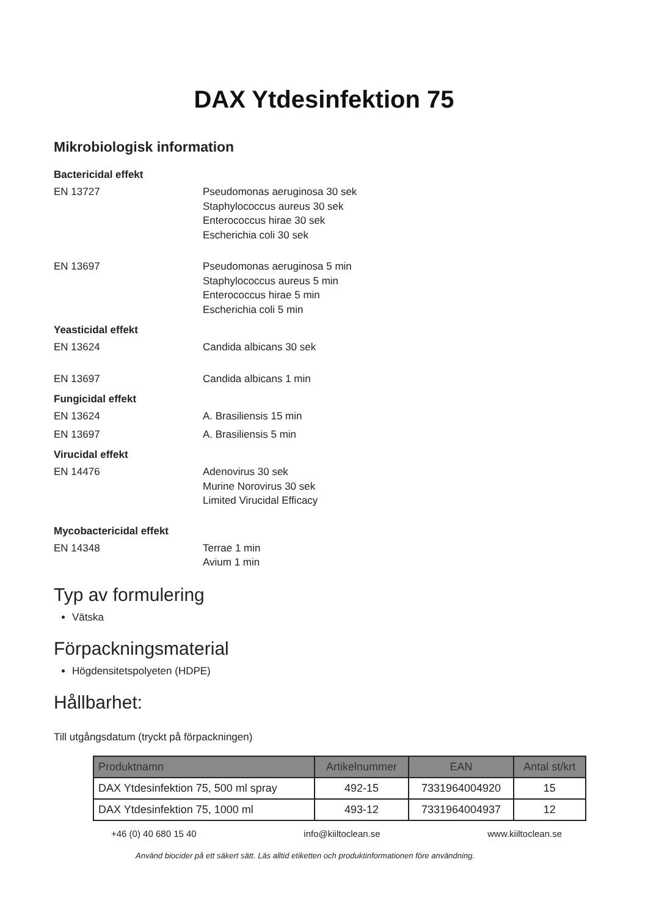DAX Ytdesinfektion 75
Mikrobiologisk information
Bactericidal effekt
EN 13727 Pseudomonas aeruginosa 30 sek
Staphylococcus aureus 30 sek
Enterococcus hirae 30 sek
Escherichia coli 30 sek
EN 13697 Pseudomonas aeruginosa 5 min
Staphylococcus aureus 5 min
Enterococcus hirae 5 min
Escherichia coli 5 min
Yeasticidal effekt
EN 13624 Candida albicans 30 sek
EN 13697 Candida albicans 1 min
Fungicidal effekt
EN 13624 A. Brasiliensis 15 min
EN 13697 A. Brasiliensis 5 min
Virucidal effekt
EN 14476 Adenovirus 30 sek
Murine Norovirus 30 sek
Limited Virucidal Efficacy
Mycobactericidal effekt
EN 14348 Terrae 1 min
Avium 1 min
Typ av formulering
Vätska
Förpackningsmaterial
Högdensitetspolyeten (HDPE)
Hållbarhet:
Till utgångsdatum (tryckt på förpackningen)
| Produktnamn | Artikelnummer | EAN | Antal st/krt |
| --- | --- | --- | --- |
| DAX Ytdesinfektion 75, 500 ml spray | 492-15 | 7331964004920 | 15 |
| DAX Ytdesinfektion 75, 1000 ml | 493-12 | 7331964004937 | 12 |
+46 (0) 40 680 15 40 info@kiiltoclean.se www.kiiltoclean.se
Använd biocider på ett säkert sätt. Läs alltid etiketten och produktinformationen före användning.